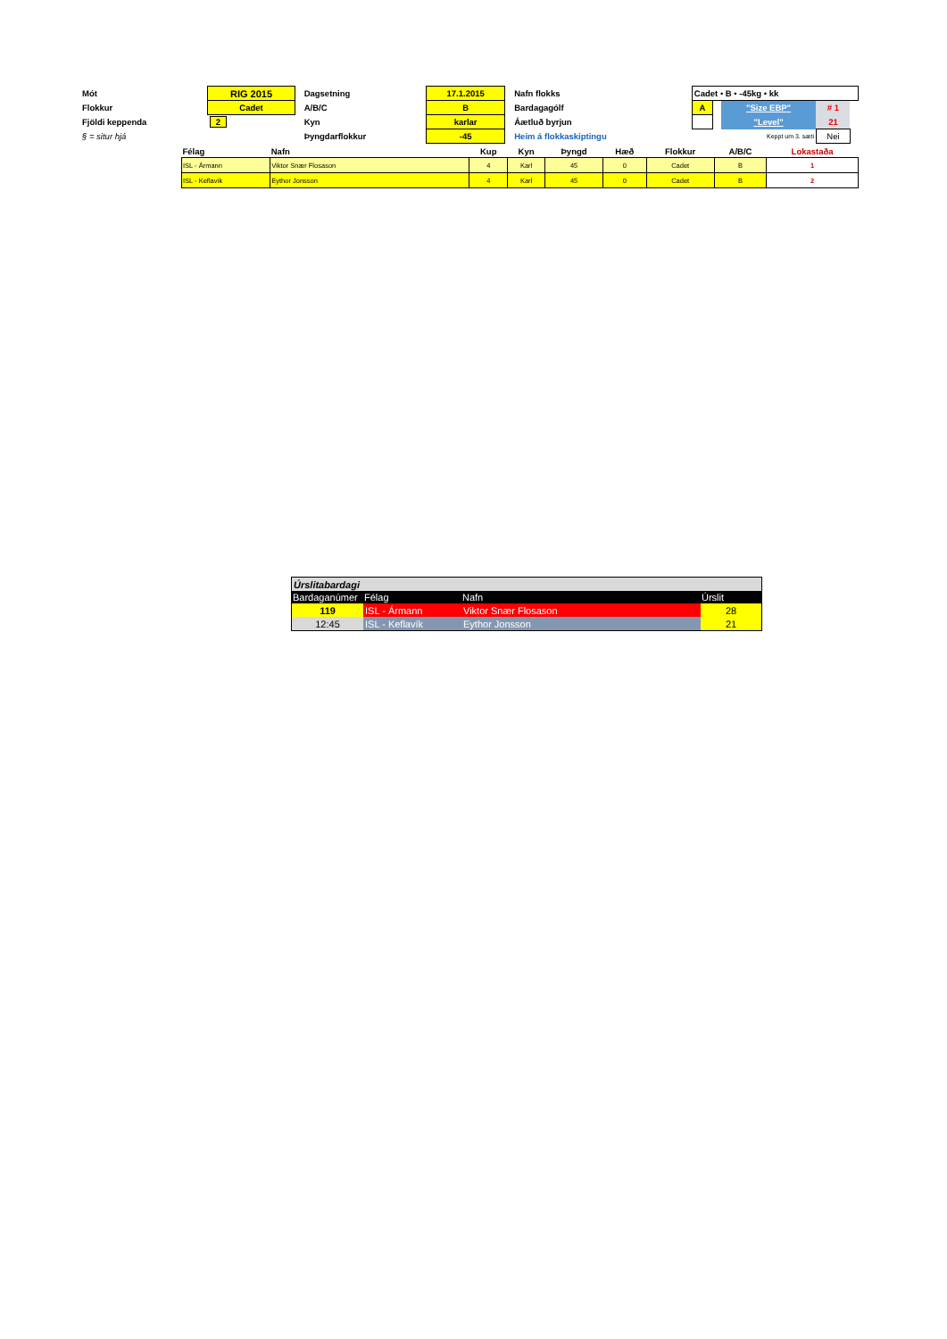| Mót | RIG 2015 | | Dagsetning | 17.1.2015 | | Nafn flokks | Cadet • B • -45kg • kk | | | | |
| Flokkur | Cadet | | A/B/C | B | | Bardagagólf | A | | "Size EBP" | # 1 | |
| Fjöldi keppenda | 2 | | Kyn | karlar | | Áætluð byrjun | | | "Level" | 21 | |
| § = situr hjá | | | Þyngdarflokkur | -45 | | Heim á flokkaskiptingu | | Keppt um 3. sæti | | Nei | |
| Félag | Nafn | Kup | Kyn | Þyngd | Hæð | Flokkur | A/B/C | Lokastaða |
| ISL - Ármann | Viktor Snær Flosason | 4 | Karl | 45 | 0 | Cadet | B | 1 |
| ISL - Keflavík | Eythor Jonsson | 4 | Karl | 45 | 0 | Cadet | B | 2 |
| Úrslitabardagi | | | |
| Bardaganúmer | Félag | Nafn | Úrslit |
| 119 | ISL - Ármann | Viktor Snær Flosason | 28 |
| 12:45 | ISL - Keflavík | Eythor Jonsson | 21 |